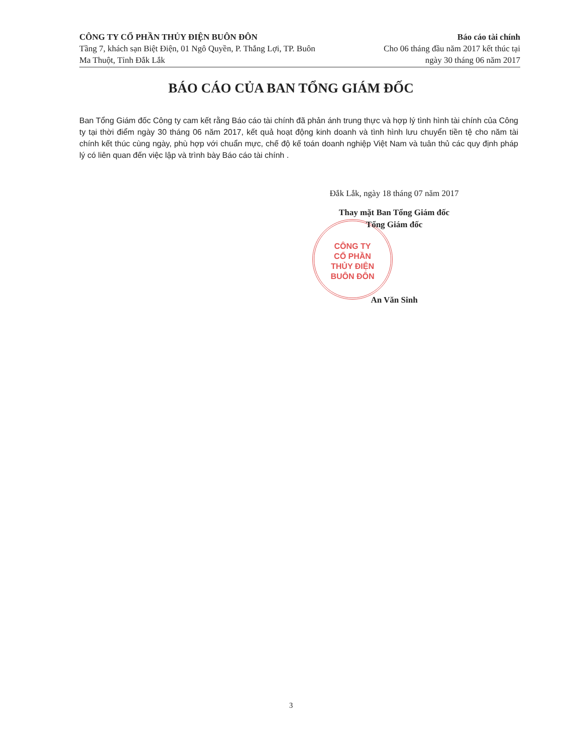CÔNG TY CỔ PHẦN THỦY ĐIỆN BUÔN ĐÔN
Tầng 7, khách sạn Biệt Điện, 01 Ngô Quyền, P. Thắng Lợi, TP. Buôn
Ma Thuột, Tỉnh Đắk Lắk
Báo cáo tài chính
Cho 06 tháng đầu năm 2017 kết thúc tại
ngày 30 tháng 06 năm 2017
BÁO CÁO CỦA BAN TỔNG GIÁM ĐỐC
Ban Tổng Giám đốc Công ty cam kết rằng Báo cáo tài chính đã phản ánh trung thực và hợp lý tình hình tài chính của Công ty tại thời điểm ngày 30 tháng 06 năm 2017, kết quả hoạt động kinh doanh và tình hình lưu chuyển tiền tệ cho năm tài chính kết thúc cùng ngày, phù hợp với chuẩn mực, chế độ kế toán doanh nghiệp Việt Nam và tuân thủ các quy định pháp lý có liên quan đến việc lập và trình bày Báo cáo tài chính .
CÔNG TY
CỔ PHẦN
THỦY ĐIỆN
BUÔN ĐÔN
Đắk Lắk, ngày 18 tháng 07 năm 2017
Thay mặt Ban Tổng Giám đốc
Tổng Giám đốc
An Văn Sinh
3